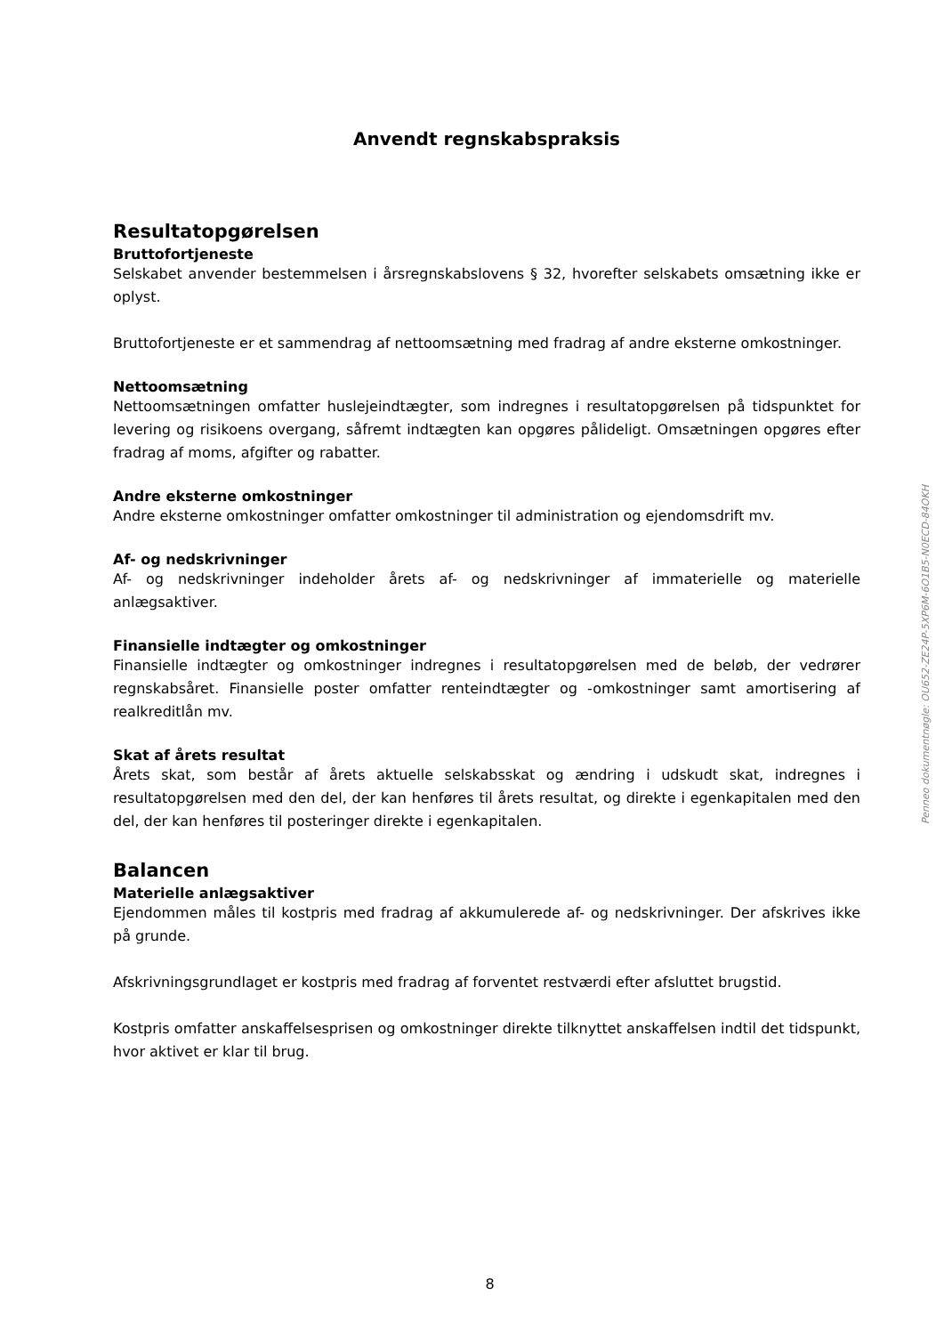Anvendt regnskabspraksis
Resultatopgørelsen
Bruttofortjeneste
Selskabet anvender bestemmelsen i årsregnskabslovens § 32, hvorefter selskabets omsætning ikke er oplyst.
Bruttofortjeneste er et sammendrag af nettoomsætning med fradrag af andre eksterne omkostninger.
Nettoomsætning
Nettoomsætningen omfatter huslejeindtægter, som indregnes i resultatopgørelsen på tidspunktet for levering og risikoens overgang, såfremt indtægten kan opgøres pålideligt. Omsætningen opgøres efter fradrag af moms, afgifter og rabatter.
Andre eksterne omkostninger
Andre eksterne omkostninger omfatter omkostninger til administration og ejendomsdrift mv.
Af- og nedskrivninger
Af- og nedskrivninger indeholder årets af- og nedskrivninger af immaterielle og materielle anlægsaktiver.
Finansielle indtægter og omkostninger
Finansielle indtægter og omkostninger indregnes i resultatopgørelsen med de beløb, der vedrører regnskabsåret. Finansielle poster omfatter renteindtægter og -omkostninger samt amortisering af realkreditlån mv.
Skat af årets resultat
Årets skat, som består af årets aktuelle selskabsskat og ændring i udskudt skat, indregnes i resultatopgørelsen med den del, der kan henføres til årets resultat, og direkte i egenkapitalen med den del, der kan henføres til posteringer direkte i egenkapitalen.
Balancen
Materielle anlægsaktiver
Ejendommen måles til kostpris med fradrag af akkumulerede af- og nedskrivninger. Der afskrives ikke på grunde.
Afskrivningsgrundlaget er kostpris med fradrag af forventet restværdi efter afsluttet brugstid.
Kostpris omfatter anskaffelsesprisen og omkostninger direkte tilknyttet anskaffelsen indtil det tidspunkt, hvor aktivet er klar til brug.
Penneo dokumentnøgle: OU652-ZE24P-5XP6M-6O1B5-N0ECD-84OKH
8